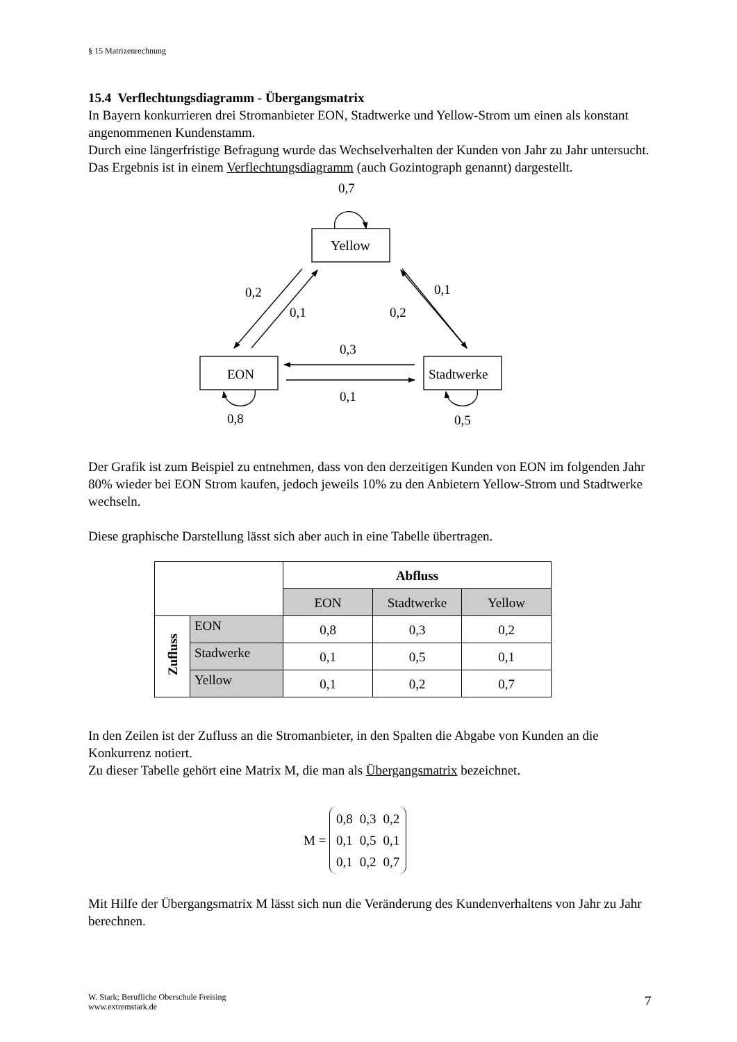§ 15 Matrizenrechnung
15.4 Verflechtungsdiagramm - Übergangsmatrix
In Bayern konkurrieren drei Stromanbieter EON, Stadtwerke und Yellow-Strom um einen als konstant angenommenen Kundenstamm.
Durch eine längerfristige Befragung wurde das Wechselverhalten der Kunden von Jahr zu Jahr untersucht. Das Ergebnis ist in einem Verflechtungsdiagramm (auch Gozintograph genannt) dargestellt.
0,7
Yellow
EON
Stadtwerke
0,2
0,1
0,2
0,1
0,3
0,1
0,8
0,5
Der Grafik ist zum Beispiel zu entnehmen, dass von den derzeitigen Kunden von EON im folgenden Jahr 80% wieder bei EON Strom kaufen, jedoch jeweils 10% zu den Anbietern Yellow-Strom und Stadtwerke wechseln.
Diese graphische Darstellung lässt sich aber auch in eine Tabelle übertragen.
| | | Abfluss | | |
| | | EON | Stadtwerke | Yellow |
| Zufluss | EON | 0,8 | 0,3 | 0,2 |
| | Stadwerke | 0,1 | 0,5 | 0,1 |
| | Yellow | 0,1 | 0,2 | 0,7 |
In den Zeilen ist der Zufluss an die Stromanbieter, in den Spalten die Abgabe von Kunden an die Konkurrenz notiert.
Zu dieser Tabelle gehört eine Matrix M, die man als Übergangsmatrix bezeichnet.
M =
| 0,8 | 0,3 | 0,2 |
| 0,1 | 0,5 | 0,1 |
| 0,1 | 0,2 | 0,7 |
Mit Hilfe der Übergangsmatrix M lässt sich nun die Veränderung des Kundenverhaltens von Jahr zu Jahr berechnen.
W. Stark; Berufliche Oberschule Freising
www.extremstark.de
7